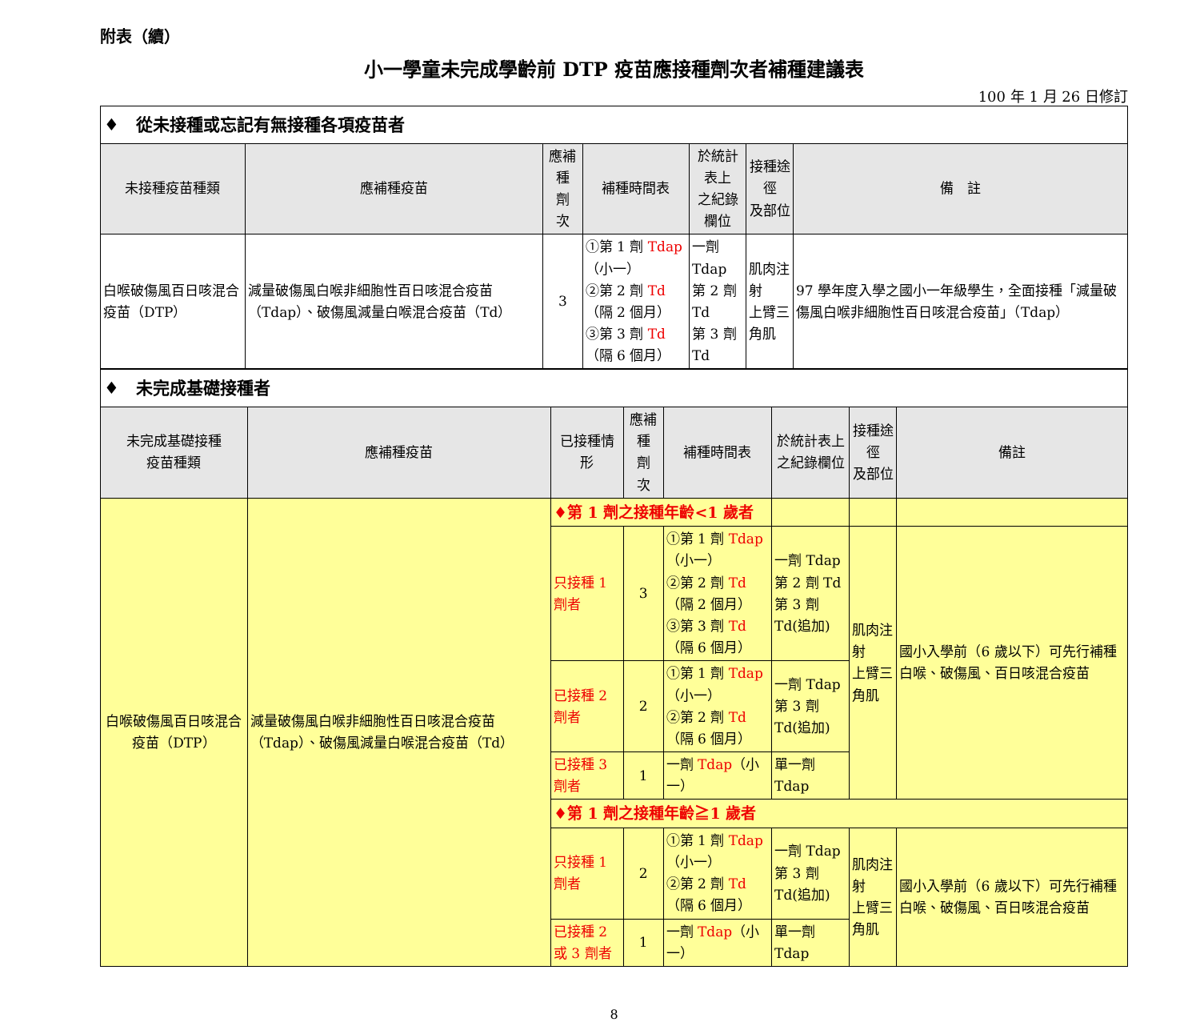附表（續）
小一學童未完成學齡前 DTP 疫苗應接種劑次者補種建議表
100 年 1 月 26 日修訂
| ♦ 從未接種或忘記有無接種各項疫苗者 | | | | | | |
| 未接種疫苗種類 | 應補種疫苗 | 應補種 劑 次 | 補種時間表 | 於統計表上 之紀錄欄位 | 接種途徑 及部位 | 備 註 |
| 白喉破傷風百日咳混合疫苗（DTP） | 減量破傷風白喉非細胞性百日咳混合疫苗（Tdap）、破傷風減量白喉混合疫苗（Td） | 3 | ①第 1 劑 Tdap （小一） ②第 2 劑 Td （隔 2 個月） ③第 3 劑 Td （隔 6 個月） | 一劑 Tdap 第 2 劑 Td 第 3 劑 Td | 肌肉注射 上臂三角肌 | 97 學年度入學之國小一年級學生，全面接種「減量破傷風白喉非細胞性百日咳混合疫苗」（Tdap） |
| ♦ 未完成基礎接種者 | | | | | | | |
| 未完成基礎接種 疫苗種類 | 應補種疫苗 | 已接種情形 | 應補種 劑 次 | 補種時間表 | 於統計表上 之紀錄欄位 | 接種途徑 及部位 | 備註 |
| 白喉破傷風百日咳混合疫苗（DTP） | 減量破傷風白喉非細胞性百日咳混合疫苗（Tdap）、破傷風減量白喉混合疫苗（Td） | ♦第 1 劑之接種年齡<1 歲者 | | | | | |
| | | 只接種 1 劑者 | 3 | ①第 1 劑 Tdap （小一） ②第 2 劑 Td （隔 2 個月） ③第 3 劑 Td （隔 6 個月） | 一劑 Tdap 第 2 劑 Td 第 3 劑 Td(追加) | 肌肉注射 上臂三角肌 | 國小入學前（6 歲以下）可先行補種白喉、破傷風、百日咳混合疫苗 |
| | | 已接種 2 劑者 | 2 | ①第 1 劑 Tdap （小一） ②第 2 劑 Td （隔 6 個月） | 一劑 Tdap 第 3 劑 Td(追加) | | |
| | | 已接種 3 劑者 | 1 | 一劑 Tdap （小一） | 單一劑 Tdap | | |
| | | ♦第 1 劑之接種年齡≧1 歲者 | | | | | |
| | | 只接種 1 劑者 | 2 | ①第 1 劑 Tdap （小一） ②第 2 劑 Td （隔 6 個月） | 一劑 Tdap 第 3 劑 Td(追加) | 肌肉注射 上臂三角肌 | 國小入學前（6 歲以下）可先行補種白喉、破傷風、百日咳混合疫苗 |
| | | 已接種 2 或 3 劑者 | 1 | 一劑 Tdap （小一） | 單一劑 Tdap | | |
8